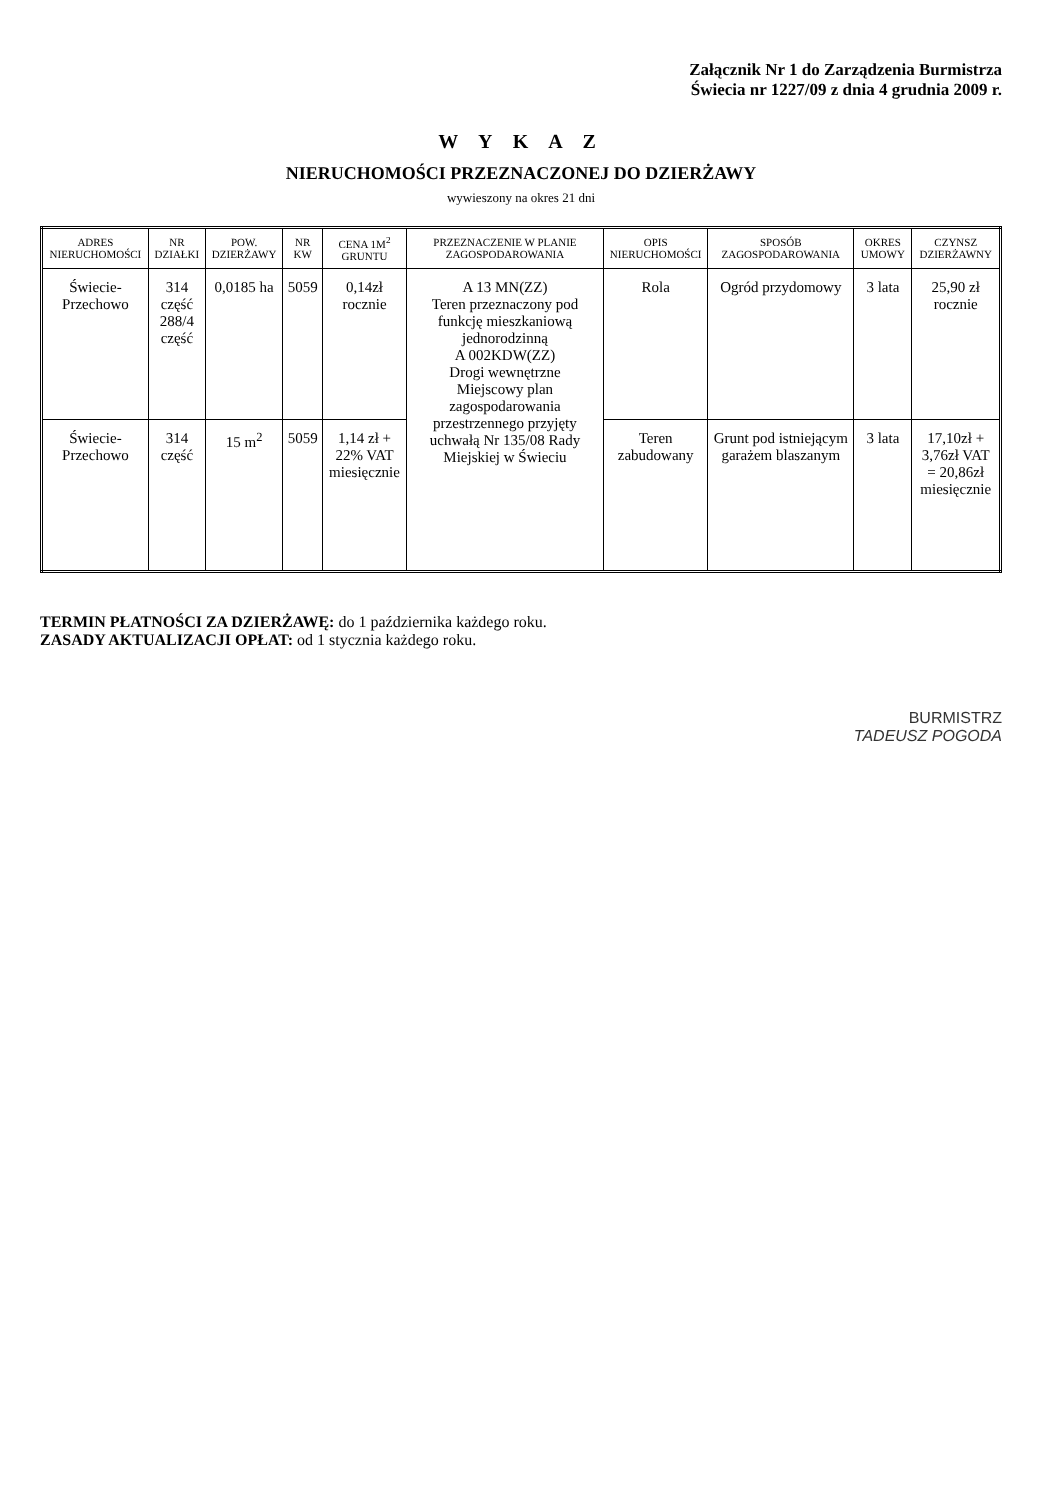Załącznik Nr 1 do Zarządzenia Burmistrza
Świecia nr 1227/09 z dnia 4 grudnia 2009 r.
W Y K A Z
NIERUCHOMOŚCI PRZEZNACZONEJ DO DZIERŻAWY
wywieszony na okres 21 dni
| ADRES NIERUCHOMOŚCI | NR DZIAŁKI | POW. DZIERŻAWY | NR KW | CENA 1M<sup>2</sup> GRUNTU | PRZEZNACZENIE W PLANIE ZAGOSPODAROWANIA | OPIS NIERUCHOMOŚCI | SPOSÓB ZAGOSPODAROWANIA | OKRES UMOWY | CZYNSZ DZIERŻAWNY |
| --- | --- | --- | --- | --- | --- | --- | --- | --- | --- |
| Świecie- Przechowo | 314 część 288/4 część | 0,0185 ha | 5059 | 0,14zł rocznie | A 13 MN(ZZ) Teren przeznaczony pod funkcję mieszkaniową jednorodzinną A 002KDW(ZZ) Drogi wewnętrzne Miejscowy plan zagospodarowania przestrzennego przyjęty uchwałą Nr 135/08 Rady Miejskiej w Świeciu | Rola | Ogród przydomowy | 3 lata | 25,90 zł rocznie |
| Świecie- Przechowo | 314 część | 15 m<sup>2</sup> | 5059 | 1,14 zł + 22% VAT miesięcznie | | Teren zabudowany | Grunt pod istniejącym garażem blaszanym | 3 lata | 17,10zł + 3,76zł VAT = 20,86zł miesięcznie |
TERMIN PŁATNOŚCI ZA DZIERŻAWĘ: do 1 października każdego roku.
ZASADY AKTUALIZACJI OPŁAT: od 1 stycznia każdego roku.
BURMISTRZ
TADEUSZ POGODA